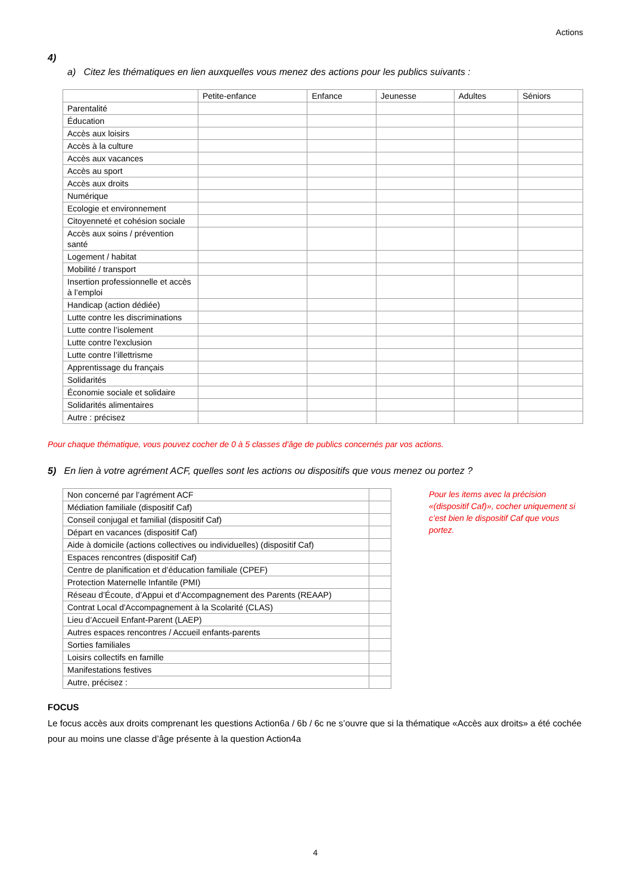Actions
4)
a) Citez les thématiques en lien auxquelles vous menez des actions pour les publics suivants :
| | Petite-enfance | Enfance | Jeunesse | Adultes | Séniors |
| --- | --- | --- | --- | --- | --- |
| Parentalité | | | | | |
| Éducation | | | | | |
| Accès aux loisirs | | | | | |
| Accès à la culture | | | | | |
| Accès aux vacances | | | | | |
| Accès au sport | | | | | |
| Accès aux droits | | | | | |
| Numérique | | | | | |
| Ecologie et environnement | | | | | |
| Citoyenneté et cohésion sociale | | | | | |
| Accès aux soins / prévention santé | | | | | |
| Logement / habitat | | | | | |
| Mobilité / transport | | | | | |
| Insertion professionnelle et accès à l’emploi | | | | | |
| Handicap (action dédiée) | | | | | |
| Lutte contre les discriminations | | | | | |
| Lutte contre l’isolement | | | | | |
| Lutte contre l'exclusion | | | | | |
| Lutte contre l’illettrisme | | | | | |
| Apprentissage du français | | | | | |
| Solidarités | | | | | |
| Économie sociale et solidaire | | | | | |
| Solidarités alimentaires | | | | | |
| Autre : précisez | | | | | |
Pour chaque thématique, vous pouvez cocher de 0 à 5 classes d'âge de publics concernés par vos actions.
5) En lien à votre agrément ACF, quelles sont les actions ou dispositifs que vous menez ou portez ?
| Non concerné par l’agrément ACF | |
| Médiation familiale (dispositif Caf) | |
| Conseil conjugal et familial (dispositif Caf) | |
| Départ en vacances (dispositif Caf) | |
| Aide à domicile (actions collectives ou individuelles) (dispositif Caf) | |
| Espaces rencontres (dispositif Caf) | |
| Centre de planification et d’éducation familiale (CPEF) | |
| Protection Maternelle Infantile (PMI) | |
| Réseau d’Écoute, d’Appui et d’Accompagnement des Parents (REAAP) | |
| Contrat Local d'Accompagnement à la Scolarité (CLAS) | |
| Lieu d’Accueil Enfant-Parent (LAEP) | |
| Autres espaces rencontres / Accueil enfants-parents | |
| Sorties familiales | |
| Loisirs collectifs en famille | |
| Manifestations festives | |
| Autre, précisez : | |
Pour les items avec la précision «(dispositif Caf)», cocher uniquement si c’est bien le dispositif Caf que vous portez.
FOCUS
Le focus accès aux droits comprenant les questions Action6a / 6b / 6c ne s’ouvre que si la thématique «Accès aux droits» a été cochée pour au moins une classe d’âge présente à la question Action4a
4